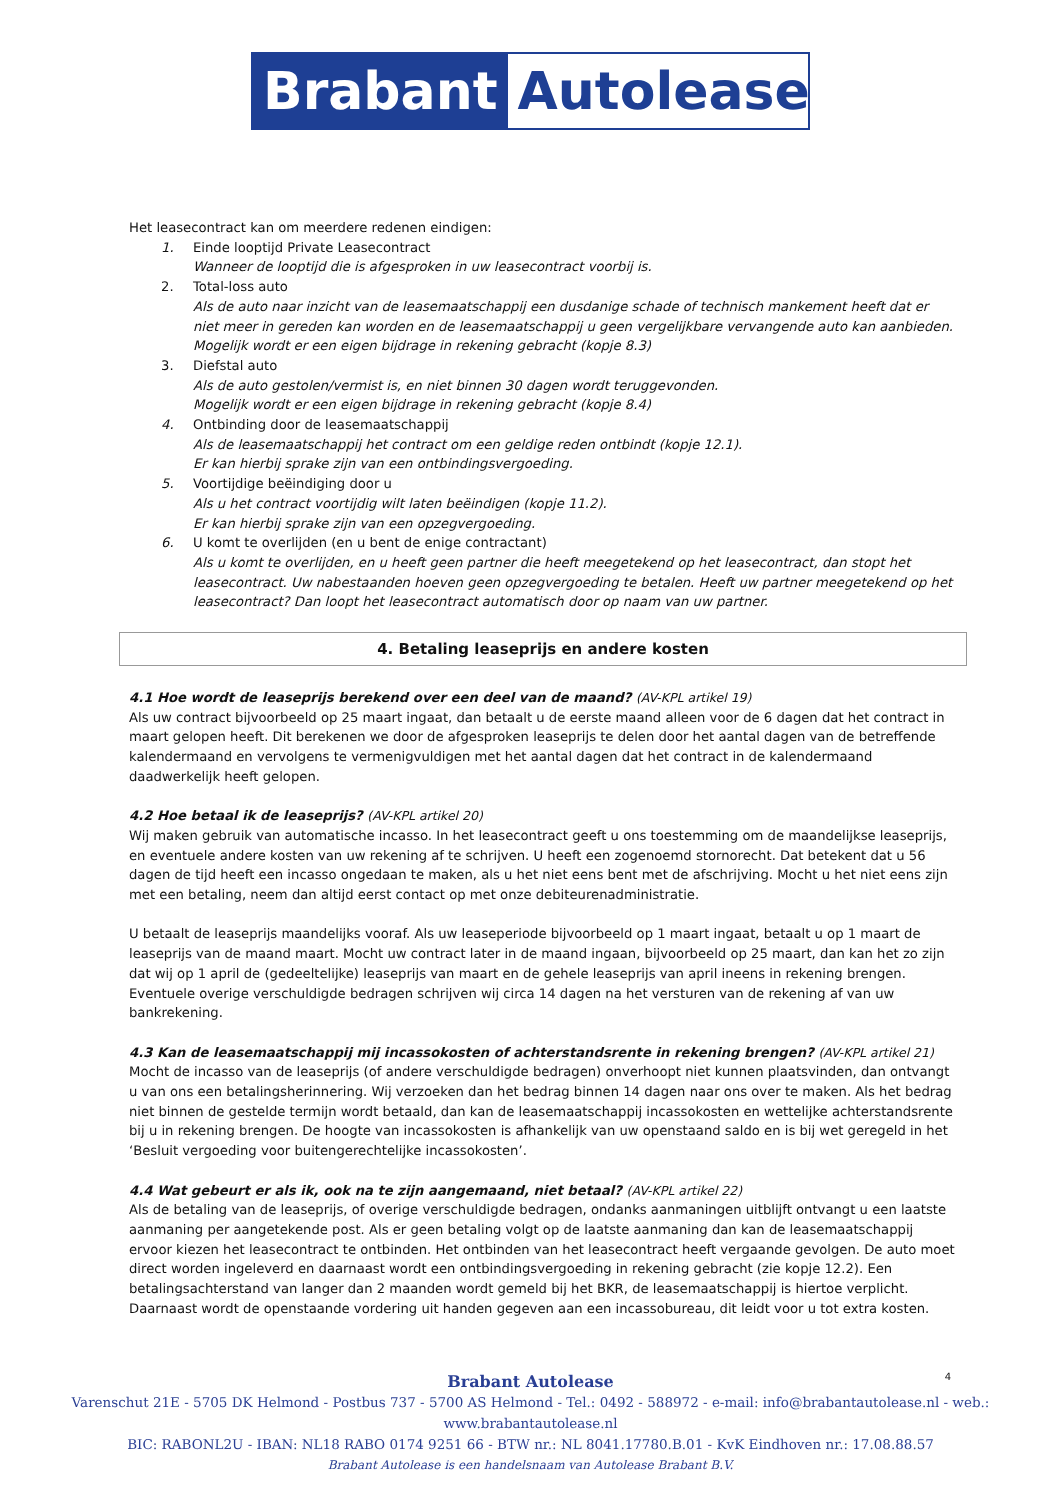Brabant Autolease
Het leasecontract kan om meerdere redenen eindigen:
1. Einde looptijd Private Leasecontract
Wanneer de looptijd die is afgesproken in uw leasecontract voorbij is.
2. Total-loss auto
Als de auto naar inzicht van de leasemaatschappij een dusdanige schade of technisch mankement heeft dat er niet meer in gereden kan worden en de leasemaatschappij u geen vergelijkbare vervangende auto kan aanbieden. Mogelijk wordt er een eigen bijdrage in rekening gebracht (kopje 8.3)
3. Diefstal auto
Als de auto gestolen/vermist is, en niet binnen 30 dagen wordt teruggevonden.
Mogelijk wordt er een eigen bijdrage in rekening gebracht (kopje 8.4)
4. Ontbinding door de leasemaatschappij
Als de leasemaatschappij het contract om een geldige reden ontbindt (kopje 12.1).
Er kan hierbij sprake zijn van een ontbindingsvergoeding.
5. Voortijdige beëindiging door u
Als u het contract voortijdig wilt laten beëindigen (kopje 11.2).
Er kan hierbij sprake zijn van een opzegvergoeding.
6. U komt te overlijden (en u bent de enige contractant)
Als u komt te overlijden, en u heeft geen partner die heeft meegetekend op het leasecontract, dan stopt het leasecontract. Uw nabestaanden hoeven geen opzegvergoeding te betalen. Heeft uw partner meegetekend op het leasecontract? Dan loopt het leasecontract automatisch door op naam van uw partner.
4. Betaling leaseprijs en andere kosten
4.1 Hoe wordt de leaseprijs berekend over een deel van de maand? (AV-KPL artikel 19)
Als uw contract bijvoorbeeld op 25 maart ingaat, dan betaalt u de eerste maand alleen voor de 6 dagen dat het contract in maart gelopen heeft. Dit berekenen we door de afgesproken leaseprijs te delen door het aantal dagen van de betreffende kalendermaand en vervolgens te vermenigvuldigen met het aantal dagen dat het contract in de kalendermaand daadwerkelijk heeft gelopen.
4.2 Hoe betaal ik de leaseprijs? (AV-KPL artikel 20)
Wij maken gebruik van automatische incasso. In het leasecontract geeft u ons toestemming om de maandelijkse leaseprijs, en eventuele andere kosten van uw rekening af te schrijven. U heeft een zogenoemd stornorecht. Dat betekent dat u 56 dagen de tijd heeft een incasso ongedaan te maken, als u het niet eens bent met de afschrijving. Mocht u het niet eens zijn met een betaling, neem dan altijd eerst contact op met onze debiteurenadministratie.
U betaalt de leaseprijs maandelijks vooraf. Als uw leaseperiode bijvoorbeeld op 1 maart ingaat, betaalt u op 1 maart de leaseprijs van de maand maart. Mocht uw contract later in de maand ingaan, bijvoorbeeld op 25 maart, dan kan het zo zijn dat wij op 1 april de (gedeeltelijke) leaseprijs van maart en de gehele leaseprijs van april ineens in rekening brengen. Eventuele overige verschuldigde bedragen schrijven wij circa 14 dagen na het versturen van de rekening af van uw bankrekening.
4.3 Kan de leasemaatschappij mij incassokosten of achterstandsrente in rekening brengen? (AV-KPL artikel 21)
Mocht de incasso van de leaseprijs (of andere verschuldigde bedragen) onverhoopt niet kunnen plaatsvinden, dan ontvangt u van ons een betalingsherinnering. Wij verzoeken dan het bedrag binnen 14 dagen naar ons over te maken. Als het bedrag niet binnen de gestelde termijn wordt betaald, dan kan de leasemaatschappij incassokosten en wettelijke achterstandsrente bij u in rekening brengen. De hoogte van incassokosten is afhankelijk van uw openstaand saldo en is bij wet geregeld in het ‘Besluit vergoeding voor buitengerechtelijke incassokosten’.
4.4 Wat gebeurt er als ik, ook na te zijn aangemaand, niet betaal? (AV-KPL artikel 22)
Als de betaling van de leaseprijs, of overige verschuldigde bedragen, ondanks aanmaningen uitblijft ontvangt u een laatste aanmaning per aangetekende post. Als er geen betaling volgt op de laatste aanmaning dan kan de leasemaatschappij ervoor kiezen het leasecontract te ontbinden. Het ontbinden van het leasecontract heeft vergaande gevolgen. De auto moet direct worden ingeleverd en daarnaast wordt een ontbindingsvergoeding in rekening gebracht (zie kopje 12.2). Een betalingsachterstand van langer dan 2 maanden wordt gemeld bij het BKR, de leasemaatschappij is hiertoe verplicht. Daarnaast wordt de openstaande vordering uit handen gegeven aan een incassobureau, dit leidt voor u tot extra kosten.
4
Brabant Autolease
Varenschut 21E - 5705 DK Helmond - Postbus 737 - 5700 AS Helmond - Tel.: 0492 - 588972 - e-mail: info@brabantautolease.nl - web.: www.brabantautolease.nl
BIC: RABONL2U - IBAN: NL18 RABO 0174 9251 66 - BTW nr.: NL 8041.17780.B.01 - KvK Eindhoven nr.: 17.08.88.57
Brabant Autolease is een handelsnaam van Autolease Brabant B.V.